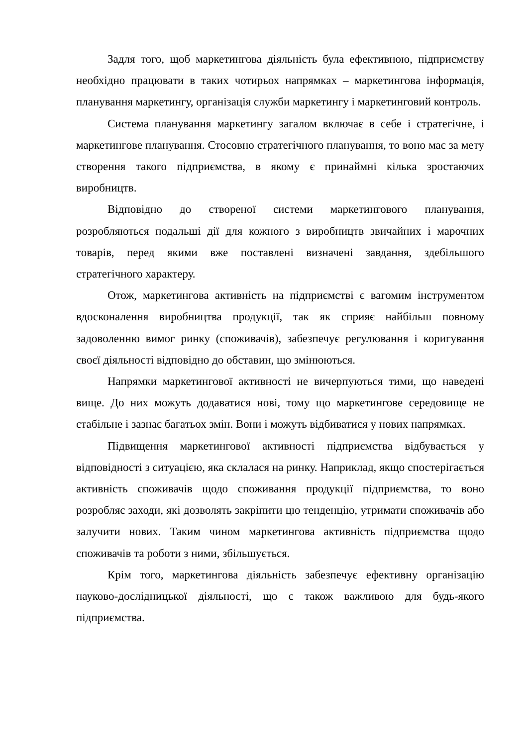Задля того, щоб маркетингова діяльність була ефективною, підприємству необхідно працювати в таких чотирьох напрямках – маркетингова інформація, планування маркетингу, організація служби маркетингу і маркетинговий контроль.
Система планування маркетингу загалом включає в себе і стратегічне, і маркетингове планування. Стосовно стратегічного планування, то воно має за мету створення такого підприємства, в якому є принаймні кілька зростаючих виробництв.
Відповідно до створеної системи маркетингового планування, розробляються подальші дії для кожного з виробництв звичайних і марочних товарів, перед якими вже поставлені визначені завдання, здебільшого стратегічного характеру.
Отож, маркетингова активність на підприємстві є вагомим інструментом вдосконалення виробництва продукції, так як сприяє найбільш повному задоволенню вимог ринку (споживачів), забезпечує регулювання і коригування своєї діяльності відповідно до обставин, що змінюються.
Напрямки маркетингової активності не вичерпуються тими, що наведені вище. До них можуть додаватися нові, тому що маркетингове середовище не стабільне і зазнає багатьох змін. Вони і можуть відбиватися у нових напрямках.
Підвищення маркетингової активності підприємства відбувається у відповідності з ситуацією, яка склалася на ринку. Наприклад, якщо спостерігається активність споживачів щодо споживання продукції підприємства, то воно розробляє заходи, які дозволять закріпити цю тенденцію, утримати споживачів або залучити нових. Таким чином маркетингова активність підприємства щодо споживачів та роботи з ними, збільшується.
Крім того, маркетингова діяльність забезпечує ефективну організацію науково-дослідницької діяльності, що є також важливою для будь-якого підприємства.